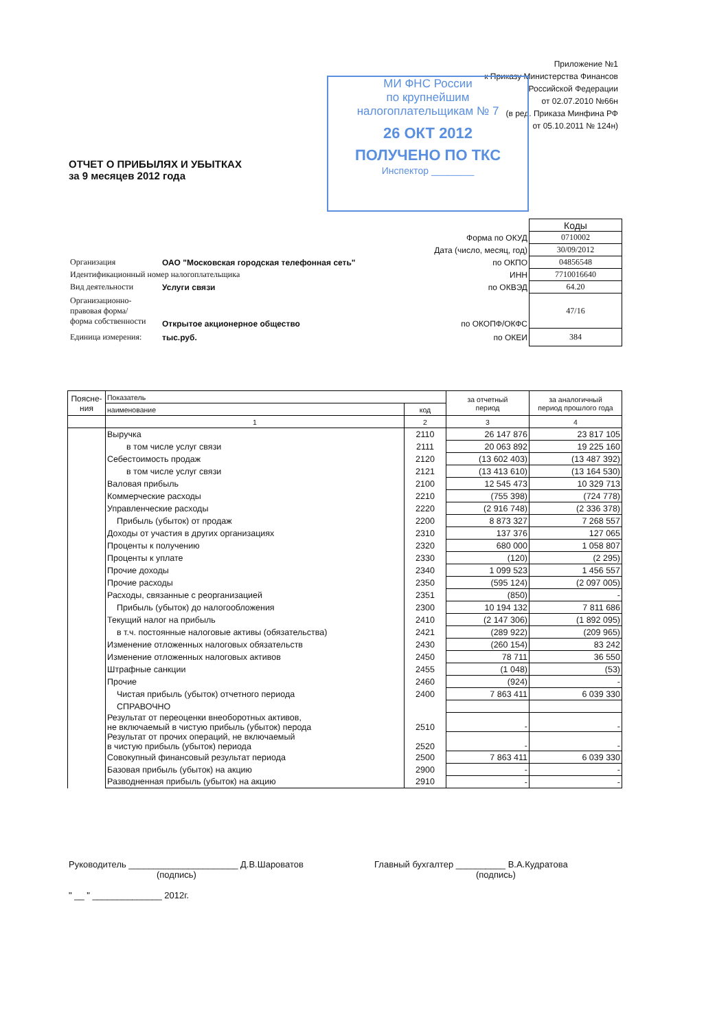Приложение №1
к Приказу Министерства Финансов
Российской Федерации
от 02.07.2010 №66н
(в ред. Приказа Минфина РФ
от 05.10.2011 № 124н)
МИ ФНС России
по крупнейшим
налогоплательщикам № 7
26 ОКТ 2012
ПОЛУЧЕНО ПО ТКС
Инспектор ________
ОТЧЕТ О ПРИБЫЛЯХ И УБЫТКАХ
за 9 месяцев 2012 года
| | | | Коды |
| | | Форма по ОКУД | 0710002 |
| | | Дата (число, месяц, год) | 30/09/2012 |
| Организация | ОАО "Московская городская телефонная сеть" | по ОКПО | 04856548 |
| Идентификационный номер налогоплательщика | | ИНН | 7710016640 |
| Вид деятельности | Услуги связи | по ОКВЭД | 64.20 |
| Организационно-правовая форма/ форма собственности | Открытое акционерное общество | по ОКОПФ/ОКФС | 47/16 |
| Единица измерения: | тыс.руб. | по ОКЕИ | 384 |
| Поясне- ния | Показатель | | за отчетный период | за аналогичный период прошлого года |
| --- | --- | --- | --- | --- |
| | наименование | код | | |
| | 1 | 2 | 3 | 4 |
| | Выручка | 2110 | 26 147 876 | 23 817 105 |
| | в том числе услуг связи | 2111 | 20 063 892 | 19 225 160 |
| | Себестоимость продаж | 2120 | (13 602 403) | (13 487 392) |
| | в том числе услуг связи | 2121 | (13 413 610) | (13 164 530) |
| | Валовая прибыль | 2100 | 12 545 473 | 10 329 713 |
| | Коммерческие расходы | 2210 | (755 398) | (724 778) |
| | Управленческие расходы | 2220 | (2 916 748) | (2 336 378) |
| | Прибыль (убыток) от продаж | 2200 | 8 873 327 | 7 268 557 |
| | Доходы от участия в других организациях | 2310 | 137 376 | 127 065 |
| | Проценты к получению | 2320 | 680 000 | 1 058 807 |
| | Проценты к уплате | 2330 | (120) | (2 295) |
| | Прочие доходы | 2340 | 1 099 523 | 1 456 557 |
| | Прочие расходы | 2350 | (595 124) | (2 097 005) |
| | Расходы, связанные с реорганизацией | 2351 | (850) | - |
| | Прибыль (убыток) до налогообложения | 2300 | 10 194 132 | 7 811 686 |
| | Текущий налог на прибыль | 2410 | (2 147 306) | (1 892 095) |
| | в т.ч. постоянные налоговые активы (обязательства) | 2421 | (289 922) | (209 965) |
| | Изменение отложенных налоговых обязательств | 2430 | (260 154) | 83 242 |
| | Изменение отложенных налоговых активов | 2450 | 78 711 | 36 550 |
| | Штрафные санкции | 2455 | (1 048) | (53) |
| | Прочие | 2460 | (924) | - |
| | Чистая прибыль (убыток) отчетного периода | 2400 | 7 863 411 | 6 039 330 |
| | СПРАВОЧНО | | | |
| | Результат от переоценки внеоборотных активов, не включаемый в чистую прибыль (убыток) перода | 2510 | - | - |
| | Результат от прочих операций, не включаемый в чистую прибыль (убыток) периода | 2520 | - | - |
| | Совокупный финансовый результат периода | 2500 | 7 863 411 | 6 039 330 |
| | Базовая прибыль (убыток) на акцию | 2900 | - | - |
| | Разводненная прибыль (убыток) на акцию | 2910 | - | - |
Руководитель ______________________ Д.В.Шароватов
(подпись)
" __ " ______________ 2012г.
Главный бухгалтер __________ В.А.Кудратова
(подпись)